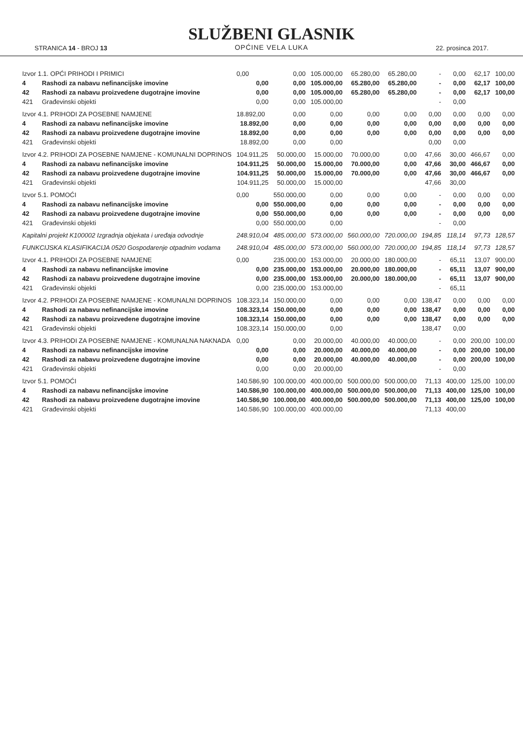STRANICA 14 - BROJ 13
SLUŽBENI GLASNIK
OPĆINE VELA LUKA
22. prosinca 2017.
| Izvor 1.1. OPĆI PRIHODI I PRIMICI | | 0,00 | 0,00 | 105.000,00 | 65.280,00 | 65.280,00 | - | 0,00 | 62,17 | 100,00 |
| 4 | Rashodi za nabavu nefinancijske imovine | 0,00 | 0,00 | 105.000,00 | 65.280,00 | 65.280,00 | - | 0,00 | 62,17 | 100,00 |
| 42 | Rashodi za nabavu proizvedene dugotrajne imovine | 0,00 | 0,00 | 105.000,00 | 65.280,00 | 65.280,00 | - | 0,00 | 62,17 | 100,00 |
| 421 | Građevinski objekti | 0,00 | 0,00 | 105.000,00 | | | - | 0,00 | | |
| Izvor 4.1. PRIHODI ZA POSEBNE NAMJENE | | 18.892,00 | 0,00 | 0,00 | 0,00 | 0,00 | 0,00 | 0,00 | 0,00 | 0,00 |
| 4 | Rashodi za nabavu nefinancijske imovine | 18.892,00 | 0,00 | 0,00 | 0,00 | 0,00 | 0,00 | 0,00 | 0,00 | 0,00 |
| 42 | Rashodi za nabavu proizvedene dugotrajne imovine | 18.892,00 | 0,00 | 0,00 | 0,00 | 0,00 | 0,00 | 0,00 | 0,00 | 0,00 |
| 421 | Građevinski objekti | 18.892,00 | 0,00 | 0,00 | | | 0,00 | 0,00 | | |
| Izvor 4.2. PRIHODI ZA POSEBNE NAMJENE - KOMUNALNI DOPRINOS | | 104.911,25 | 50.000,00 | 15.000,00 | 70.000,00 | 0,00 | 47,66 | 30,00 | 466,67 | 0,00 |
| 4 | Rashodi za nabavu nefinancijske imovine | 104.911,25 | 50.000,00 | 15.000,00 | 70.000,00 | 0,00 | 47,66 | 30,00 | 466,67 | 0,00 |
| 42 | Rashodi za nabavu proizvedene dugotrajne imovine | 104.911,25 | 50.000,00 | 15.000,00 | 70.000,00 | 0,00 | 47,66 | 30,00 | 466,67 | 0,00 |
| 421 | Građevinski objekti | 104.911,25 | 50.000,00 | 15.000,00 | | | 47,66 | 30,00 | | |
| Izvor 5.1. POMOĆI | | 0,00 | 550.000,00 | 0,00 | 0,00 | 0,00 | - | 0,00 | 0,00 | 0,00 |
| 4 | Rashodi za nabavu nefinancijske imovine | 0,00 | 550.000,00 | 0,00 | 0,00 | 0,00 | - | 0,00 | 0,00 | 0,00 |
| 42 | Rashodi za nabavu proizvedene dugotrajne imovine | 0,00 | 550.000,00 | 0,00 | 0,00 | 0,00 | - | 0,00 | 0,00 | 0,00 |
| 421 | Građevinski objekti | 0,00 | 550.000,00 | 0,00 | | | - | 0,00 | | |
| Kapitalni projekt K100002 Izgradnja objekata i uređaja odvodnje | | 248.910,04 | 485.000,00 | 573.000,00 | 560.000,00 | 720.000,00 | 194,85 | 118,14 | 97,73 | 128,57 |
| FUNKCIJSKA KLASIFIKACIJA 0520 Gospodarenje otpadnim vodama | | 248.910,04 | 485.000,00 | 573.000,00 | 560.000,00 | 720.000,00 | 194,85 | 118,14 | 97,73 | 128,57 |
| Izvor 4.1. PRIHODI ZA POSEBNE NAMJENE | | 0,00 | 235.000,00 | 153.000,00 | 20.000,00 | 180.000,00 | - | 65,11 | 13,07 | 900,00 |
| 4 | Rashodi za nabavu nefinancijske imovine | 0,00 | 235.000,00 | 153.000,00 | 20.000,00 | 180.000,00 | - | 65,11 | 13,07 | 900,00 |
| 42 | Rashodi za nabavu proizvedene dugotrajne imovine | 0,00 | 235.000,00 | 153.000,00 | 20.000,00 | 180.000,00 | - | 65,11 | 13,07 | 900,00 |
| 421 | Građevinski objekti | 0,00 | 235.000,00 | 153.000,00 | | | - | 65,11 | | |
| Izvor 4.2. PRIHODI ZA POSEBNE NAMJENE - KOMUNALNI DOPRINOS | | 108.323,14 | 150.000,00 | 0,00 | 0,00 | 0,00 | 138,47 | 0,00 | 0,00 | 0,00 |
| 4 | Rashodi za nabavu nefinancijske imovine | 108.323,14 | 150.000,00 | 0,00 | 0,00 | 0,00 | 138,47 | 0,00 | 0,00 | 0,00 |
| 42 | Rashodi za nabavu proizvedene dugotrajne imovine | 108.323,14 | 150.000,00 | 0,00 | 0,00 | 0,00 | 138,47 | 0,00 | 0,00 | 0,00 |
| 421 | Građevinski objekti | 108.323,14 | 150.000,00 | 0,00 | | | 138,47 | 0,00 | | |
| Izvor 4.3. PRIHODI ZA POSEBNE NAMJENE - KOMUNALNA NAKNADA | | 0,00 | 0,00 | 20.000,00 | 40.000,00 | 40.000,00 | - | 0,00 | 200,00 | 100,00 |
| 4 | Rashodi za nabavu nefinancijske imovine | 0,00 | 0,00 | 20.000,00 | 40.000,00 | 40.000,00 | - | 0,00 | 200,00 | 100,00 |
| 42 | Rashodi za nabavu proizvedene dugotrajne imovine | 0,00 | 0,00 | 20.000,00 | 40.000,00 | 40.000,00 | - | 0,00 | 200,00 | 100,00 |
| 421 | Građevinski objekti | 0,00 | 0,00 | 20.000,00 | | | - | 0,00 | | |
| Izvor 5.1. POMOĆI | | 140.586,90 | 100.000,00 | 400.000,00 | 500.000,00 | 500.000,00 | 71,13 | 400,00 | 125,00 | 100,00 |
| 4 | Rashodi za nabavu nefinancijske imovine | 140.586,90 | 100.000,00 | 400.000,00 | 500.000,00 | 500.000,00 | 71,13 | 400,00 | 125,00 | 100,00 |
| 42 | Rashodi za nabavu proizvedene dugotrajne imovine | 140.586,90 | 100.000,00 | 400.000,00 | 500.000,00 | 500.000,00 | 71,13 | 400,00 | 125,00 | 100,00 |
| 421 | Građevinski objekti | 140.586,90 | 100.000,00 | 400.000,00 | | | 71,13 | 400,00 | | |